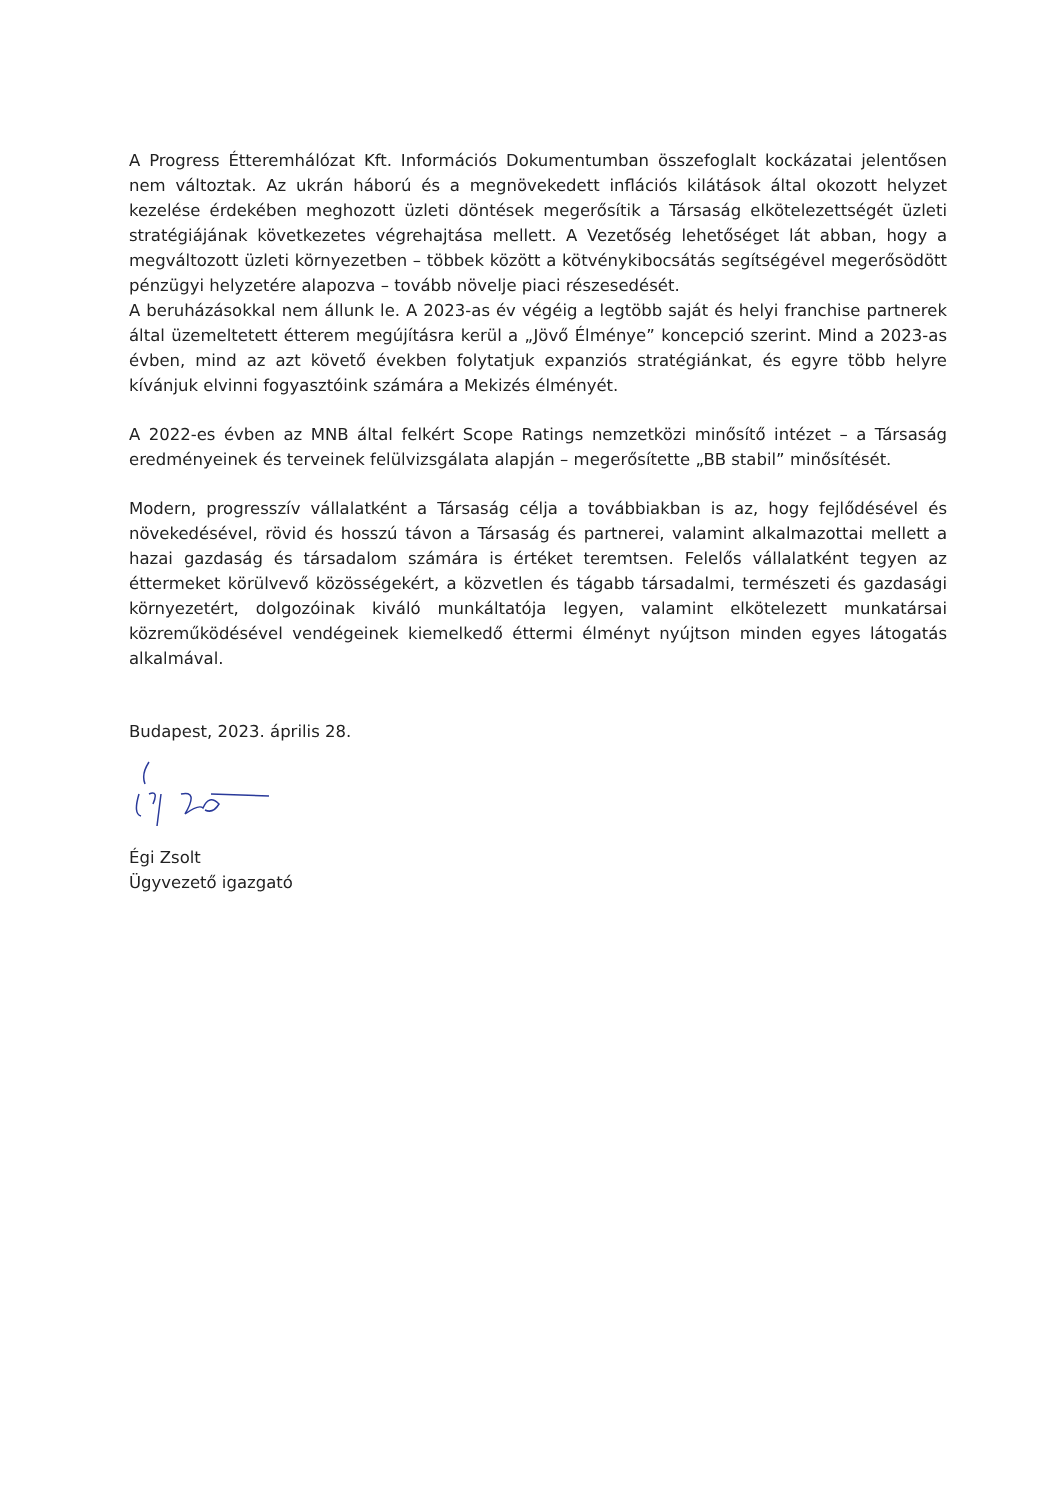A Progress Étteremhálózat Kft. Információs Dokumentumban összefoglalt kockázatai jelentősen nem változtak. Az ukrán háború és a megnövekedett inflációs kilátások által okozott helyzet kezelése érdekében meghozott üzleti döntések megerősítik a Társaság elkötelezettségét üzleti stratégiájának következetes végrehajtása mellett. A Vezetőség lehetőséget lát abban, hogy a megváltozott üzleti környezetben – többek között a kötvénykibocsátás segítségével megerősödött pénzügyi helyzetére alapozva – tovább növelje piaci részesedését.
A beruházásokkal nem állunk le. A 2023-as év végéig a legtöbb saját és helyi franchise partnerek által üzemeltetett étterem megújításra kerül a „Jövő Élménye” koncepció szerint. Mind a 2023-as évben, mind az azt követő években folytatjuk expanziós stratégiánkat, és egyre több helyre kívánjuk elvinni fogyasztóink számára a Mekizés élményét.
A 2022-es évben az MNB által felkért Scope Ratings nemzetközi minősítő intézet – a Társaság eredményeinek és terveinek felülvizsgálata alapján – megerősítette „BB stabil” minősítését.
Modern, progresszív vállalatként a Társaság célja a továbbiakban is az, hogy fejlődésével és növekedésével, rövid és hosszú távon a Társaság és partnerei, valamint alkalmazottai mellett a hazai gazdaság és társadalom számára is értéket teremtsen. Felelős vállalatként tegyen az éttermeket körülvevő közösségekért, a közvetlen és tágabb társadalmi, természeti és gazdasági környezetért, dolgozóinak kiváló munkáltatója legyen, valamint elkötelezett munkatársai közreműködésével vendégeinek kiemelkedő éttermi élményt nyújtson minden egyes látogatás alkalmával.
Budapest, 2023. április 28.
Égi Zsolt
Ügyvezető igazgató